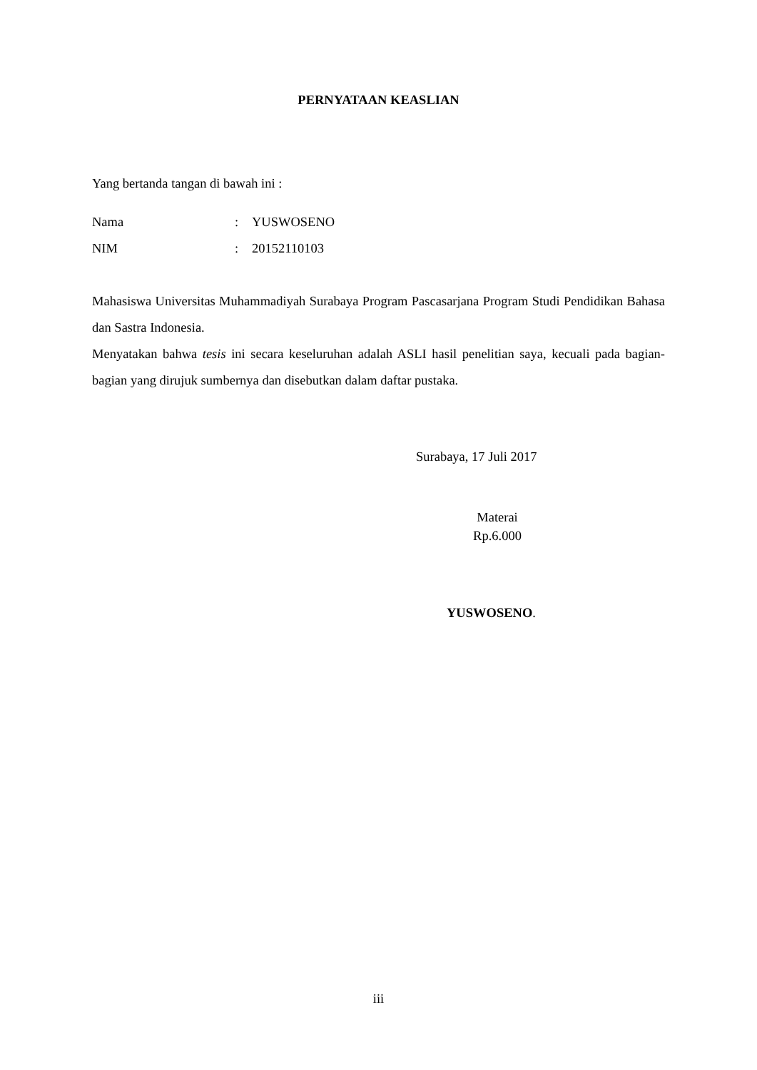PERNYATAAN KEASLIAN
Yang bertanda tangan di bawah ini :
Nama: YUSWOSENO
NIM: 20152110103
Mahasiswa Universitas Muhammadiyah Surabaya Program Pascasarjana Program Studi Pendidikan Bahasa dan Sastra Indonesia.
Menyatakan bahwa tesis ini secara keseluruhan adalah ASLI hasil penelitian saya, kecuali pada bagian-bagian yang dirujuk sumbernya dan disebutkan dalam daftar pustaka.
Surabaya, 17 Juli 2017
Materai
Rp.6.000
YUSWOSENO.
iii